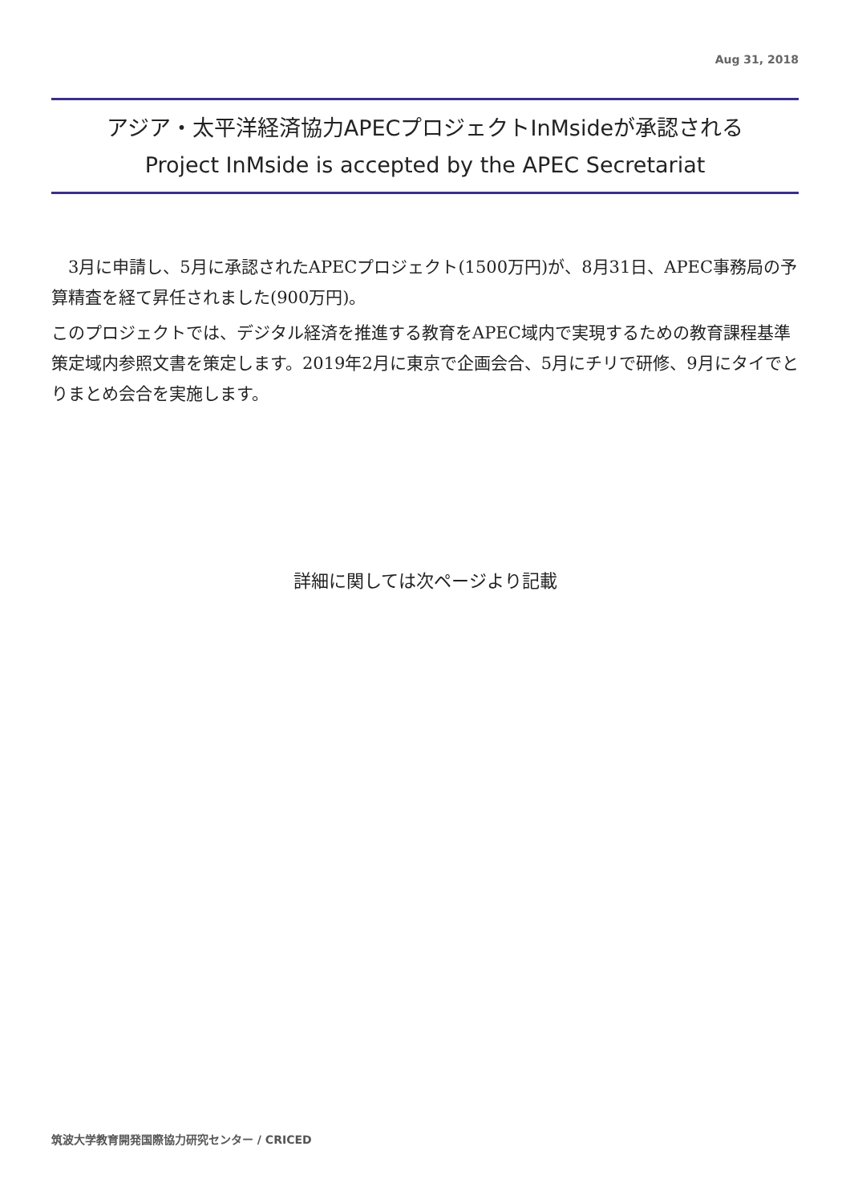Aug 31, 2018
アジア・太平洋経済協力APECプロジェクトInMsideが承認される
Project InMside is accepted by the APEC Secretariat
　3月に申請し、5月に承認されたAPECプロジェクト(1500万円)が、8月31日、APEC事務局の予算精査を経て昇任されました(900万円)。
このプロジェクトでは、デジタル経済を推進する教育をAPEC域内で実現するための教育課程基準策定域内参照文書を策定します。2019年2月に東京で企画会合、5月にチリで研修、9月にタイでとりまとめ会合を実施します。
詳細に関しては次ページより記載
筑波大学教育開発国際協力研究センター / CRICED